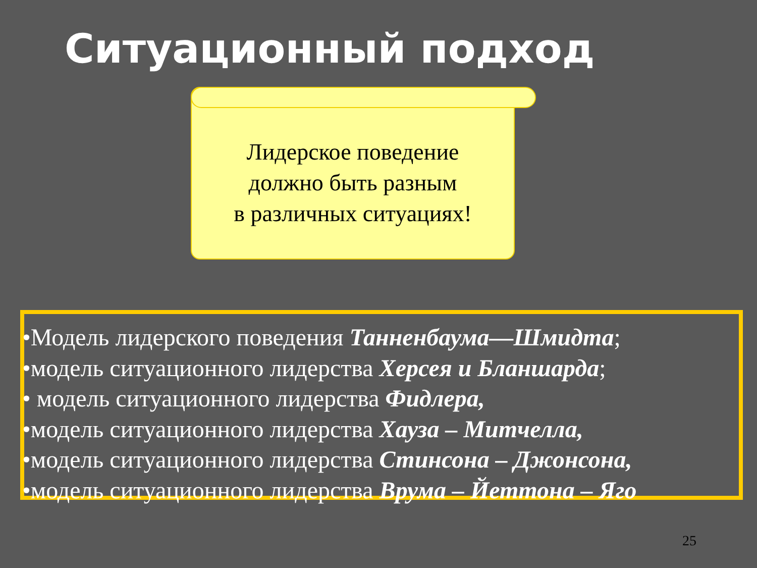Ситуационный подход
Лидерское поведение
должно быть разным
в различных ситуациях!
•Модель лидерского поведения Танненбаума—Шмидта;
•модель ситуационного лидерства Херсея и Бланшарда;
• модель ситуационного лидерства Фидлера,
•модель ситуационного лидерства Хауза – Митчелла,
•модель ситуационного лидерства Стинсона – Джонсона,
•модель ситуационного лидерства Врума – Йеттона – Яго
25